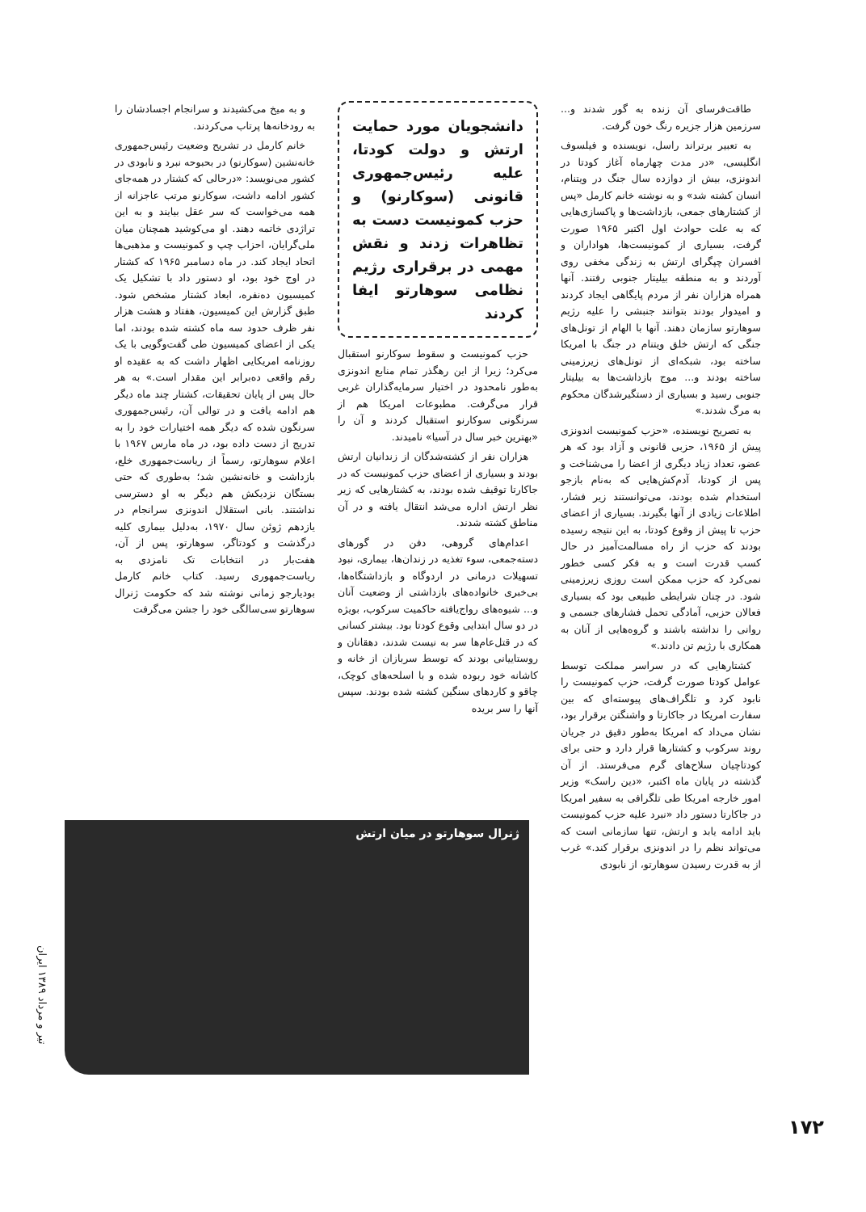طاقت‌فرسای آن زنده به گور شدند و... سرزمین هزار جزیره رنگ خون گرفت.
به تعبیر برتراند راسل، نویسنده و فیلسوف انگلیسی، «در مدت چهارماه آغاز کودتا در اندونزی، بیش از دوازده سال جنگ در ویتنام، انسان کشته شد» و به نوشته خانم کارمل «پس از کشتارهای جمعی، بازداشت‌ها و پاکسازی‌هایی که به علت حوادث اول اکتبر ۱۹۶۵ صورت گرفت، بسیاری از کمونیست‌ها، هواداران و افسران چپگرای ارتش به زندگی مخفی روی آوردند و به منطقه بیلیتار جنوبی رفتند. آنها همراه هزاران نفر از مردم پایگاهی ایجاد کردند و امیدوار بودند بتوانند جنبشی را علیه رژیم سوهارتو سازمان دهند. آنها با الهام از تونل‌های جنگی که ارتش خلق ویتنام در جنگ با امریکا ساخته بود، شبکه‌ای از تونل‌های زیرزمینی ساخته بودند و... موج بازداشت‌ها به بیلیتار جنوبی رسید و بسیاری از دستگیرشدگان محکوم به مرگ شدند.»
به تصریح نویسنده، «حزب کمونیست اندونزی پیش از ۱۹۶۵، حزبی قانونی و آزاد بود که هر عضو، تعداد زیاد دیگری از اعضا را می‌شناخت و پس از کودتا، آدم‌کش‌هایی که به‌نام بازجو استخدام شده بودند، می‌توانستند زیر فشار، اطلاعات زیادی از آنها بگیرند. بسیاری از اعضای حزب تا پیش از وقوع کودتا، به این نتیجه رسیده بودند که حزب از راه مسالمت‌آمیز در حال کسب قدرت است و به فکر کسی خطور نمی‌کرد که حزب ممکن است روزی زیرزمینی شود. در چنان شرایطی طبیعی بود که بسیاری فعالان حزبی، آمادگی تحمل فشارهای جسمی و روانی را نداشته باشند و گروه‌هایی از آنان به همکاری با رژیم تن دادند.»
کشتارهایی که در سراسر مملکت توسط عوامل کودتا صورت گرفت، حزب کمونیست را نابود کرد و تلگراف‌های پیوسته‌ای که بین سفارت امریکا در جاکارتا و واشنگتن برقرار بود، نشان می‌داد که امریکا به‌طور دقیق در جریان روند سرکوب و کشتارها قرار دارد و حتی برای کودتاچیان سلاح‌های گرم می‌فرستد. از آن گذشته در پایان ماه اکتبر، «دین راسک» وزیر امور خارجه امریکا طی تلگرافی به سفیر امریکا در جاکارتا دستور داد «نبرد علیه حزب کمونیست باید ادامه یابد و ارتش، تنها سازمانی است که می‌تواند نظم را در اندونزی برقرار کند.» غرب از به قدرت رسیدن سوهارتو، از نابودی
دانشجویان مورد حمایت ارتش و دولت کودتا، علیه رئیس‌جمهوری قانونی (سوکارنو) و حزب کمونیست دست به تظاهرات زدند و نقش مهمی در برقراری رژیم نظامی سوهارتو ایفا کردند
حزب کمونیست و سقوط سوکارنو استقبال می‌کرد؛ زیرا از این رهگذر تمام منابع اندونزی به‌طور نامحدود در اختیار سرمایه‌گذاران غربی قرار می‌گرفت. مطبوعات امریکا هم از سرنگونی سوکارنو استقبال کردند و آن را «بهترین خبر سال در آسیا» نامیدند.
هزاران نفر از کشته‌شدگان از زندانیان ارتش بودند و بسیاری از اعضای حزب کمونیست که در جاکارتا توقیف شده بودند، به کشتارهایی که زیر نظر ارتش اداره می‌شد انتقال یافته و در آن مناطق کشته شدند.
اعدام‌های گروهی، دفن در گورهای دسته‌جمعی، سوء تغذیه در زندان‌ها، بیماری، نبود تسهیلات درمانی در اردوگاه و بازداشتگاه‌ها، بی‌خبری خانواده‌های بازداشتی از وضعیت آنان و... شیوه‌های رواج‌یافته حاکمیت سرکوب، بویژه در دو سال ابتدایی وقوع کودتا بود. بیشتر کسانی که در قتل‌عام‌ها سر به نیست شدند، دهقانان و روستاییانی بودند که توسط سربازان از خانه و کاشانه خود ربوده شده و با اسلحه‌های کوچک، چاقو و کاردهای سنگین کشته شده بودند. سپس آنها را سر بریده
و به میخ می‌کشیدند و سرانجام اجسادشان را به رودخانه‌ها پرتاب می‌کردند.
خانم کارمل در تشریح وضعیت رئیس‌جمهوری خانه‌نشین (سوکارنو) در بحبوحه نبرد و نابودی در کشور می‌نویسد: «درحالی که کشتار در همه‌جای کشور ادامه داشت، سوکارنو مرتب عاجزانه از همه می‌خواست که سر عقل بیایند و به این تراژدی خاتمه دهند. او می‌کوشید همچنان میان ملی‌گرایان، احزاب چپ و کمونیست و مذهبی‌ها اتحاد ایجاد کند. در ماه دسامبر ۱۹۶۵ که کشتار در اوج خود بود، او دستور داد با تشکیل یک کمیسیون ده‌نفره، ابعاد کشتار مشخص شود. طبق گزارش این کمیسیون، هفتاد و هشت هزار نفر ظرف حدود سه ماه کشته شده بودند، اما یکی از اعضای کمیسیون طی گفت‌وگویی با یک روزنامه امریکایی اظهار داشت که به عقیده او رقم واقعی ده‌برابر این مقدار است.» به هر حال پس از پایان تحقیقات، کشتار چند ماه دیگر هم ادامه یافت و در توالی آن، رئیس‌جمهوری سرنگون شده که دیگر همه اختیارات خود را به تدریج از دست داده بود، در ماه مارس ۱۹۶۷ با اعلام سوهارتو، رسماً از ریاست‌جمهوری خلع، بازداشت و خانه‌نشین شد؛ به‌طوری که حتی بستگان نزدیکش هم دیگر به او دسترسی نداشتند. بانی استقلال اندونزی سرانجام در یازدهم ژوئن سال ۱۹۷۰، به‌دلیل بیماری کلیه درگذشت و کودتاگر، سوهارتو، پس از آن، هفت‌بار در انتخابات تک نامزدی به ریاست‌جمهوری رسید. کتاب خانم کارمل بودیارجو زمانی نوشته شد که حکومت ژنرال سوهارتو سی‌سالگی خود را جشن می‌گرفت
ژنرال سوهارتو در میان ارتش
تیر و مرداد ۱۳۸۹ ایران
۱۷۲